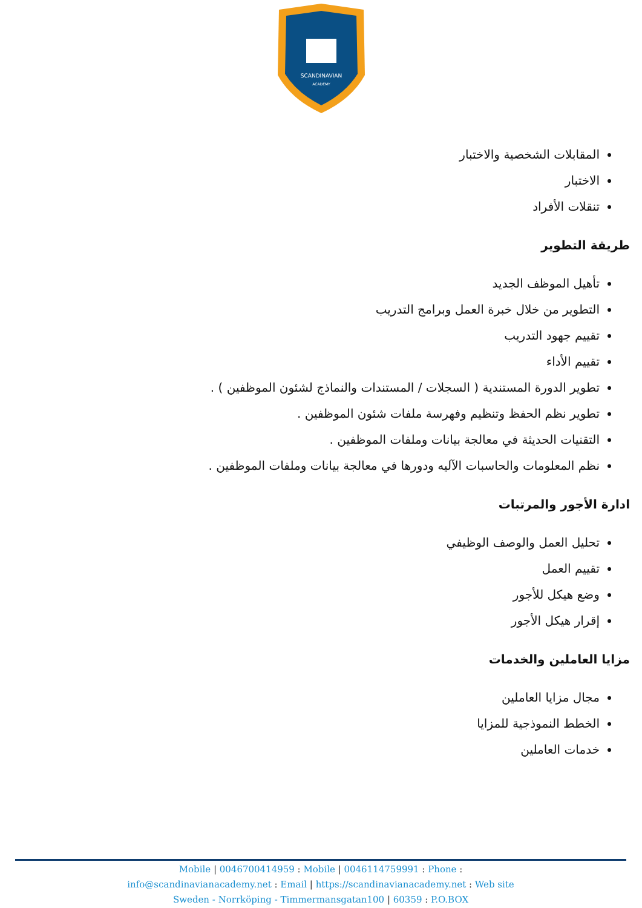SCANDINAVIAN
ACADEMY
المقابلات الشخصية والاختبار
الاختبار
تنقلات الأفراد
طريقة التطوير
تأهيل الموظف الجديد
التطوير من خلال خبرة العمل وبرامج التدريب
تقييم جهود التدريب
تقييم الأداء
تطوير الدورة المستندية ( السجلات / المستندات والنماذج لشئون الموظفين ) .
تطوير نظم الحفظ وتنظيم وفهرسة ملفات شئون الموظفين .
التقنيات الحديثة في معالجة بيانات وملفات الموظفين .
نظم المعلومات والحاسبات الآليه ودورها في معالجة بيانات وملفات الموظفين .
ادارة الأجور والمرتبات
تحليل العمل والوصف الوظيفي
تقييم العمل
وضع هيكل للأجور
إقرار هيكل الأجور
مزايا العاملين والخدمات
مجال مزايا العاملين
الخطط النموذجية للمزايا
خدمات العاملين
Mobile | 0046700414959 : Mobile | 0046114759991 : Phone :
info@scandinavianacademy.net : Email | https://scandinavianacademy.net : Web site
Sweden - Norrköping - Timmermansgatan100 | 60359 : P.O.BOX